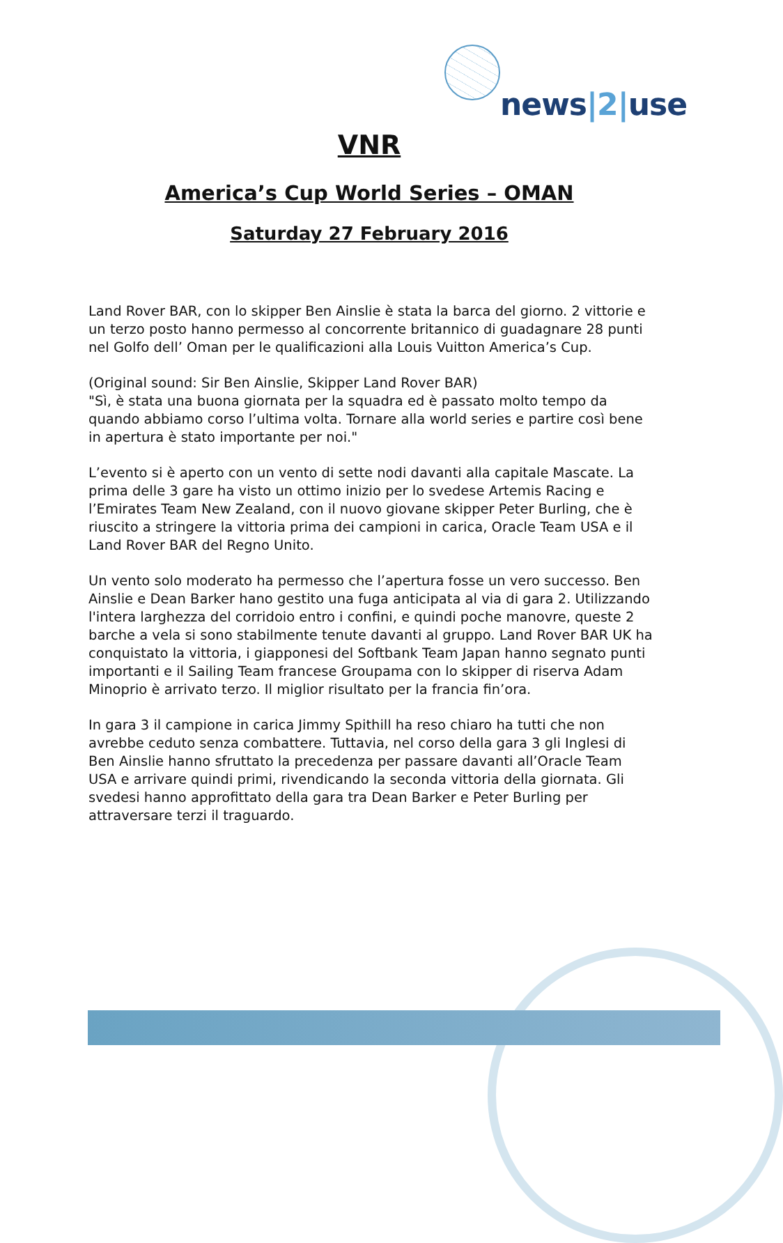news|2|use
VNR
America’s Cup World Series – OMAN
Saturday 27 February 2016
Land Rover BAR, con lo skipper Ben Ainslie è stata la barca del giorno. 2 vittorie e un terzo posto hanno permesso al concorrente britannico di guadagnare 28 punti nel Golfo dell’ Oman per le qualificazioni alla Louis Vuitton America’s Cup.
(Original sound: Sir Ben Ainslie, Skipper Land Rover BAR)
"Sì, è stata una buona giornata per la squadra ed è passato molto tempo da quando abbiamo corso l’ultima volta. Tornare alla world series e partire così bene in apertura è stato importante per noi."
L’evento si è aperto con un vento di sette nodi davanti alla capitale Mascate. La prima delle 3 gare ha visto un ottimo inizio per lo svedese Artemis Racing e l’Emirates Team New Zealand, con il nuovo giovane skipper Peter Burling, che è riuscito a stringere la vittoria prima dei campioni in carica, Oracle Team USA e il Land Rover BAR del Regno Unito.
Un vento solo moderato ha permesso che l’apertura fosse un vero successo. Ben Ainslie e Dean Barker hano gestito una fuga anticipata al via di gara 2. Utilizzando l'intera larghezza del corridoio entro i confini, e quindi poche manovre, queste 2 barche a vela si sono stabilmente tenute davanti al gruppo. Land Rover BAR UK ha conquistato la vittoria, i giapponesi del Softbank Team Japan hanno segnato punti importanti e il Sailing Team francese Groupama con lo skipper di riserva Adam Minoprio è arrivato terzo. Il miglior risultato per la francia fin’ora.
In gara 3 il campione in carica Jimmy Spithill ha reso chiaro ha tutti che non avrebbe ceduto senza combattere. Tuttavia, nel corso della gara 3 gli Inglesi di Ben Ainslie hanno sfruttato la precedenza per passare davanti all’Oracle Team USA e arrivare quindi primi, rivendicando la seconda vittoria della giornata. Gli svedesi hanno approfittato della gara tra Dean Barker e Peter Burling per attraversare terzi il traguardo.